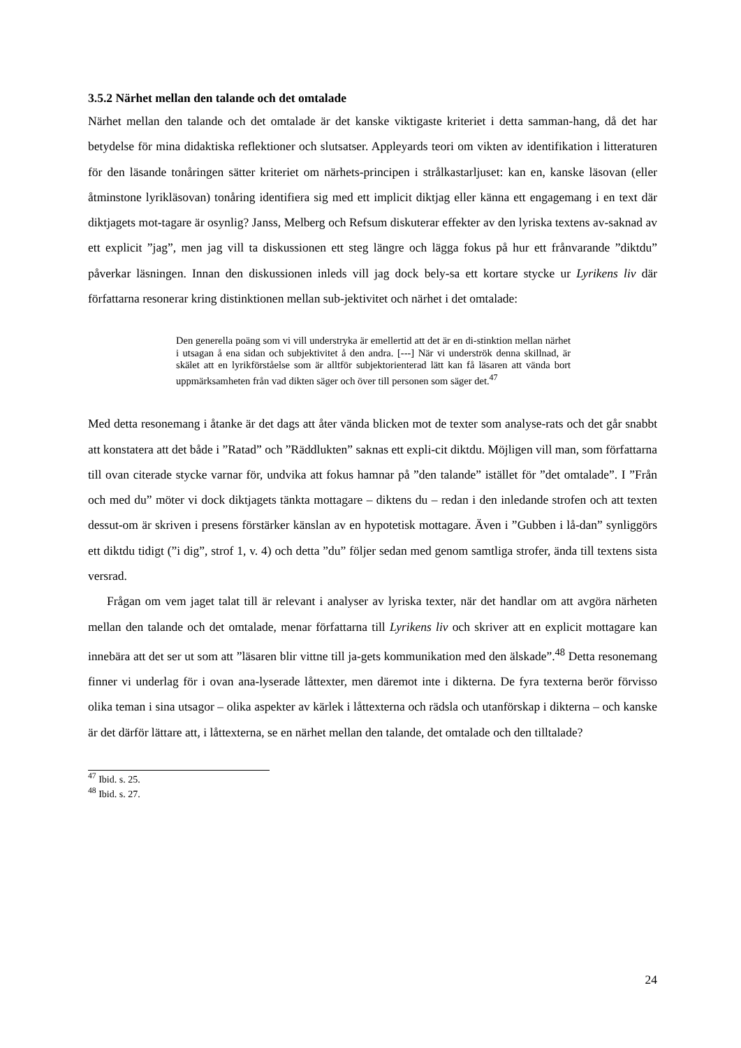3.5.2 Närhet mellan den talande och det omtalade
Närhet mellan den talande och det omtalade är det kanske viktigaste kriteriet i detta samman-hang, då det har betydelse för mina didaktiska reflektioner och slutsatser. Appleyards teori om vikten av identifikation i litteraturen för den läsande tonåringen sätter kriteriet om närhets-principen i strålkastarljuset: kan en, kanske läsovan (eller åtminstone lyrikläsovan) tonåring identifiera sig med ett implicit diktjag eller känna ett engagemang i en text där diktjagets mot-tagare är osynlig? Janss, Melberg och Refsum diskuterar effekter av den lyriska textens av-saknad av ett explicit ”jag”, men jag vill ta diskussionen ett steg längre och lägga fokus på hur ett frånvarande ”diktdu” påverkar läsningen. Innan den diskussionen inleds vill jag dock bely-sa ett kortare stycke ur Lyrikens liv där författarna resonerar kring distinktionen mellan sub-jektivitet och närhet i det omtalade:
Den generella poäng som vi vill understryka är emellertid att det är en di-stinktion mellan närhet i utsagan å ena sidan och subjektivitet å den andra. [---] När vi underströk denna skillnad, är skälet att en lyrikförståelse som är alltför subjektorienterad lätt kan få läsaren att vända bort uppmärksamheten från vad dikten säger och över till personen som säger det.<sup>47</sup>
Med detta resonemang i åtanke är det dags att åter vända blicken mot de texter som analyse-rats och det går snabbt att konstatera att det både i ”Ratad” och ”Räddlukten” saknas ett expli-cit diktdu. Möjligen vill man, som författarna till ovan citerade stycke varnar för, undvika att fokus hamnar på ”den talande” istället för ”det omtalade”. I ”Från och med du” möter vi dock diktjagets tänkta mottagare – diktens du – redan i den inledande strofen och att texten dessut-om är skriven i presens förstärker känslan av en hypotetisk mottagare. Även i ”Gubben i lå-dan” synliggörs ett diktdu tidigt (”i dig”, strof 1, v. 4) och detta ”du” följer sedan med genom samtliga strofer, ända till textens sista versrad.
Frågan om vem jaget talat till är relevant i analyser av lyriska texter, när det handlar om att avgöra närheten mellan den talande och det omtalade, menar författarna till Lyrikens liv och skriver att en explicit mottagare kan innebära att det ser ut som att ”läsaren blir vittne till ja-gets kommunikation med den älskade”.<sup>48</sup> Detta resonemang finner vi underlag för i ovan ana-lyserade låttexter, men däremot inte i dikterna. De fyra texterna berör förvisso olika teman i sina utsagor – olika aspekter av kärlek i låttexterna och rädsla och utanförskap i dikterna – och kanske är det därför lättare att, i låttexterna, se en närhet mellan den talande, det omtalade och den tilltalade?
<sup>47</sup> Ibid. s. 25.
<sup>48</sup> Ibid. s. 27.
24